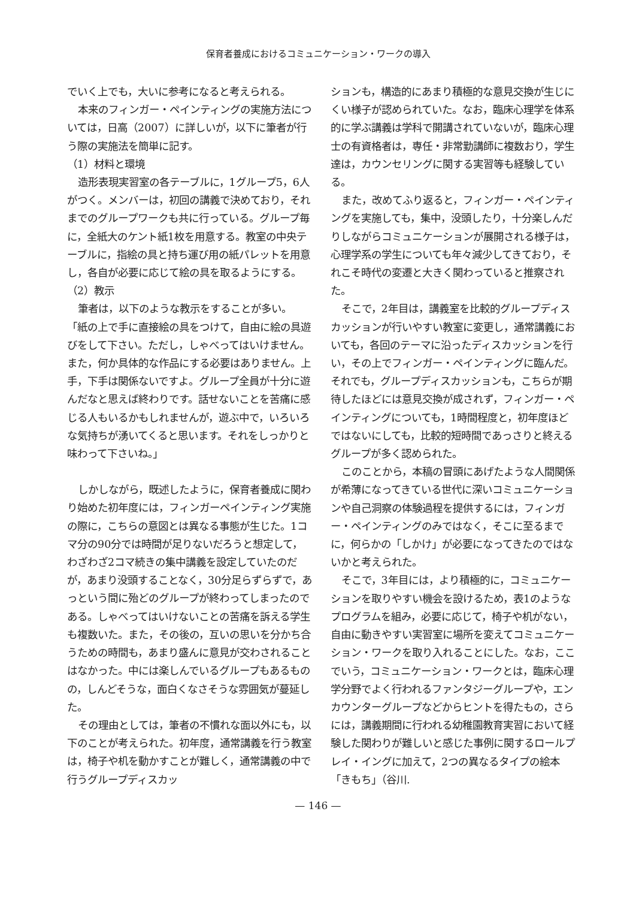保育者養成におけるコミュニケーション・ワークの導入
でいく上でも，大いに参考になると考えられる。
本来のフィンガー・ペインティングの実施方法については，日高（2007）に詳しいが，以下に筆者が行う際の実施法を簡単に記す。
（1）材料と環境
造形表現実習室の各テーブルに，1グループ5，6人がつく。メンバーは，初回の講義で決めており，それまでのグループワークも共に行っている。グループ毎に，全紙大のケント紙1枚を用意する。教室の中央テーブルに，指絵の具と持ち運び用の紙パレットを用意し，各自が必要に応じて絵の具を取るようにする。
（2）教示
筆者は，以下のような教示をすることが多い。
「紙の上で手に直接絵の具をつけて，自由に絵の具遊びをして下さい。ただし，しゃべってはいけません。また，何か具体的な作品にする必要はありません。上手，下手は関係ないですよ。グループ全員が十分に遊んだなと思えば終わりです。話せないことを苦痛に感じる人もいるかもしれませんが，遊ぶ中で，いろいろな気持ちが湧いてくると思います。それをしっかりと味わって下さいね。」
しかしながら，既述したように，保育者養成に関わり始めた初年度には，フィンガーペインティング実施の際に，こちらの意図とは異なる事態が生じた。1コマ分の90分では時間が足りないだろうと想定して，わざわざ2コマ続きの集中講義を設定していたのだが，あまり没頭することなく，30分足らずらずで，あっという間に殆どのグループが終わってしまったのである。しゃべってはいけないことの苦痛を訴える学生も複数いた。また，その後の，互いの思いを分かち合うための時間も，あまり盛んに意見が交わされることはなかった。中には楽しんでいるグループもあるものの，しんどそうな，面白くなさそうな雰囲気が蔓延した。
その理由としては，筆者の不慣れな面以外にも，以下のことが考えられた。初年度，通常講義を行う教室は，椅子や机を動かすことが難しく，通常講義の中で行うグループディスカッ
ションも，構造的にあまり積極的な意見交換が生じにくい様子が認められていた。なお，臨床心理学を体系的に学ぶ講義は学科で開講されていないが，臨床心理士の有資格者は，専任・非常勤講師に複数おり，学生達は，カウンセリングに関する実習等も経験している。
また，改めてふり返ると，フィンガー・ペインティングを実施しても，集中，没頭したり，十分楽しんだりしながらコミュニケーションが展開される様子は，心理学系の学生についても年々減少してきており，それこそ時代の変遷と大きく関わっていると推察された。
そこで，2年目は，講義室を比較的グループディスカッションが行いやすい教室に変更し，通常講義においても，各回のテーマに沿ったディスカッションを行い，その上でフィンガー・ペインティングに臨んだ。それでも，グループディスカッションも，こちらが期待したほどには意見交換が成されず，フィンガー・ペインティングについても，1時間程度と，初年度ほどではないにしても，比較的短時間であっさりと終えるグループが多く認められた。
このことから，本稿の冒頭にあげたような人間関係が希薄になってきている世代に深いコミュニケーションや自己洞察の体験過程を提供するには，フィンガー・ペインティングのみではなく，そこに至るまでに，何らかの「しかけ」が必要になってきたのではないかと考えられた。
そこで，3年目には，より積極的に，コミュニケーションを取りやすい機会を設けるため，表1のようなプログラムを組み，必要に応じて，椅子や机がない，自由に動きやすい実習室に場所を変えてコミュニケーション・ワークを取り入れることにした。なお，ここでいう，コミュニケーション・ワークとは，臨床心理学分野でよく行われるファンタジーグループや，エンカウンターグループなどからヒントを得たもの，さらには，講義期間に行われる幼稚園教育実習において経験した関わりが難しいと感じた事例に関するロールプレイ・イングに加えて，2つの異なるタイプの絵本「きもち」（谷川.
— 146 —